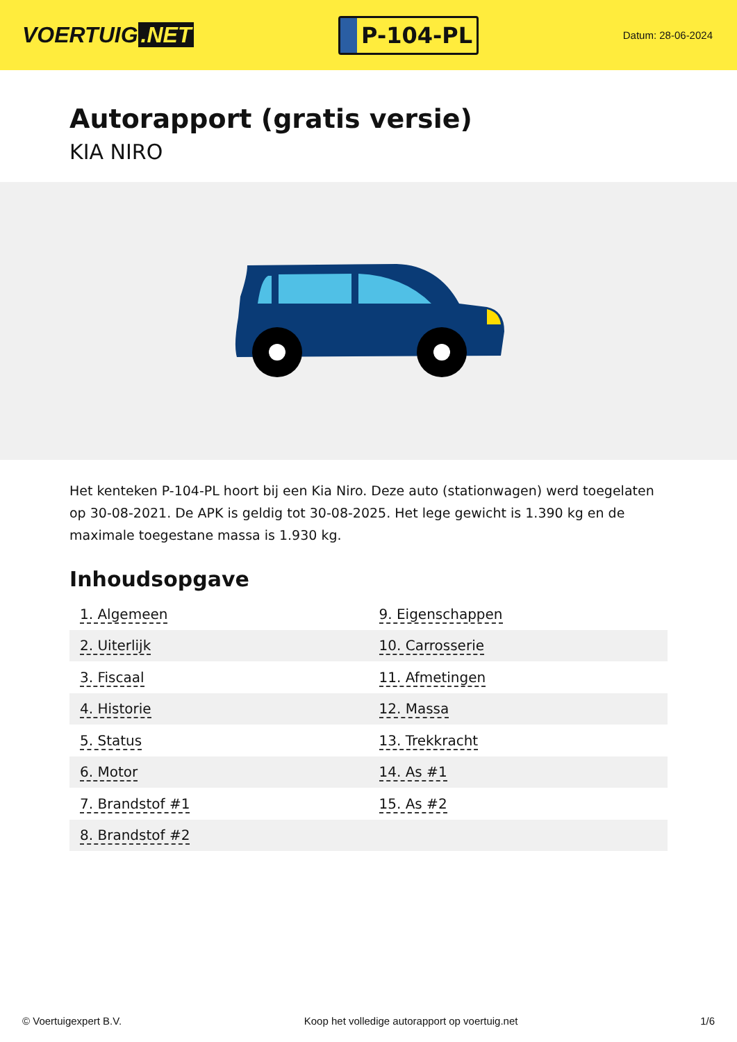VOERTUIG.NET
P-104-PL
Datum: 28-06-2024
Autorapport (gratis versie)
KIA NIRO
Het kenteken P-104-PL hoort bij een Kia Niro. Deze auto (stationwagen) werd toegelaten op 30-08-2021. De APK is geldig tot 30-08-2025. Het lege gewicht is 1.390 kg en de maximale toegestane massa is 1.930 kg.
Inhoudsopgave
| 1. Algemeen | 9. Eigenschappen |
| 2. Uiterlijk | 10. Carrosserie |
| 3. Fiscaal | 11. Afmetingen |
| 4. Historie | 12. Massa |
| 5. Status | 13. Trekkracht |
| 6. Motor | 14. As #1 |
| 7. Brandstof #1 | 15. As #2 |
| 8. Brandstof #2 | |
© Voertuigexpert B.V. Koop het volledige autorapport op voertuig.net 1/6